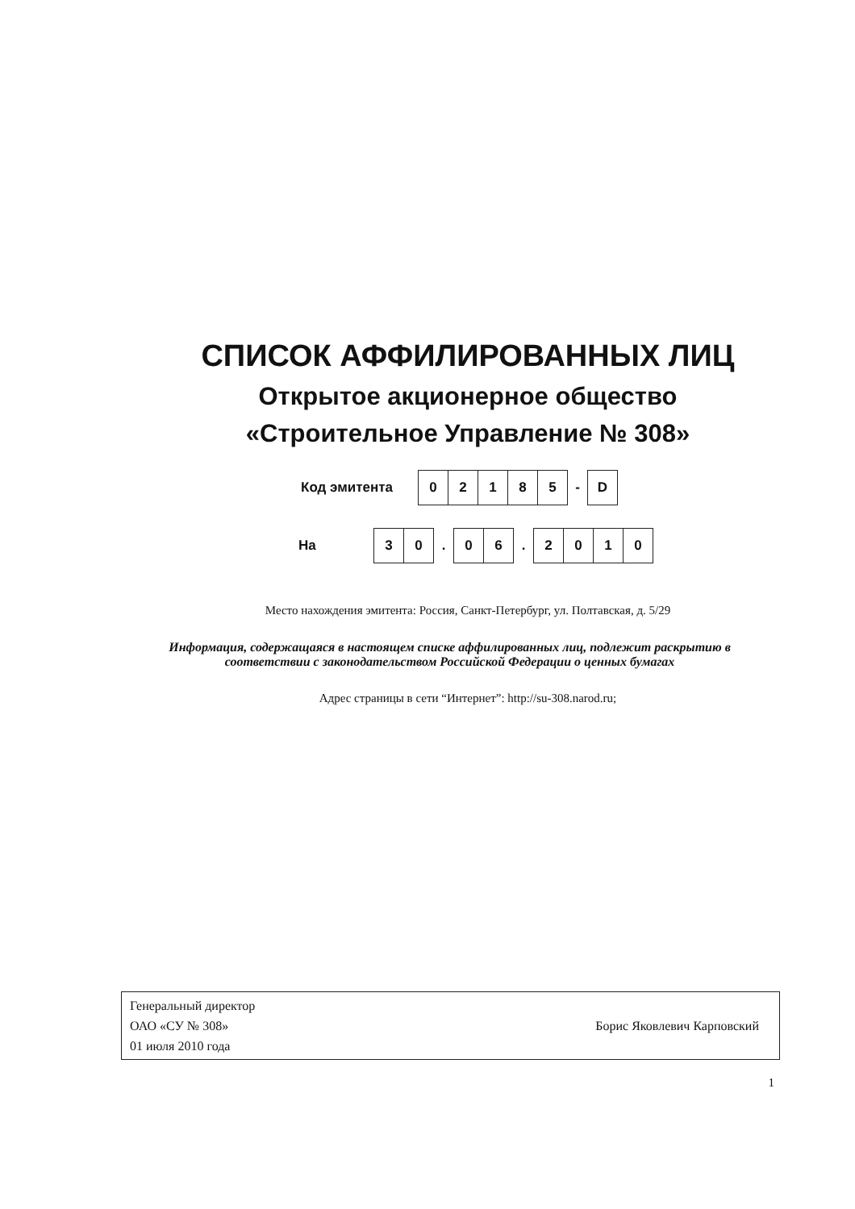СПИСОК АФФИЛИРОВАННЫХ ЛИЦ
Открытое акционерное общество
«Строительное Управление № 308»
Код эмитента
| 0 | 2 | 1 | 8 | 5 |
-
| D |
На
| 3 | 0 |
.
| 0 | 6 |
.
| 2 | 0 | 1 | 0 |
Место нахождения эмитента: Россия, Санкт-Петербург, ул. Полтавская, д. 5/29
Информация, содержащаяся в настоящем списке аффилированных лиц, подлежит раскрытию в соответствии с законодательством Российской Федерации о ценных бумагах
Адрес страницы в сети “Интернет”: http://su-308.narod.ru;
Генеральный директор
ОАО «СУ № 308»
01 июля 2010 года
Борис Яковлевич Карповский
1